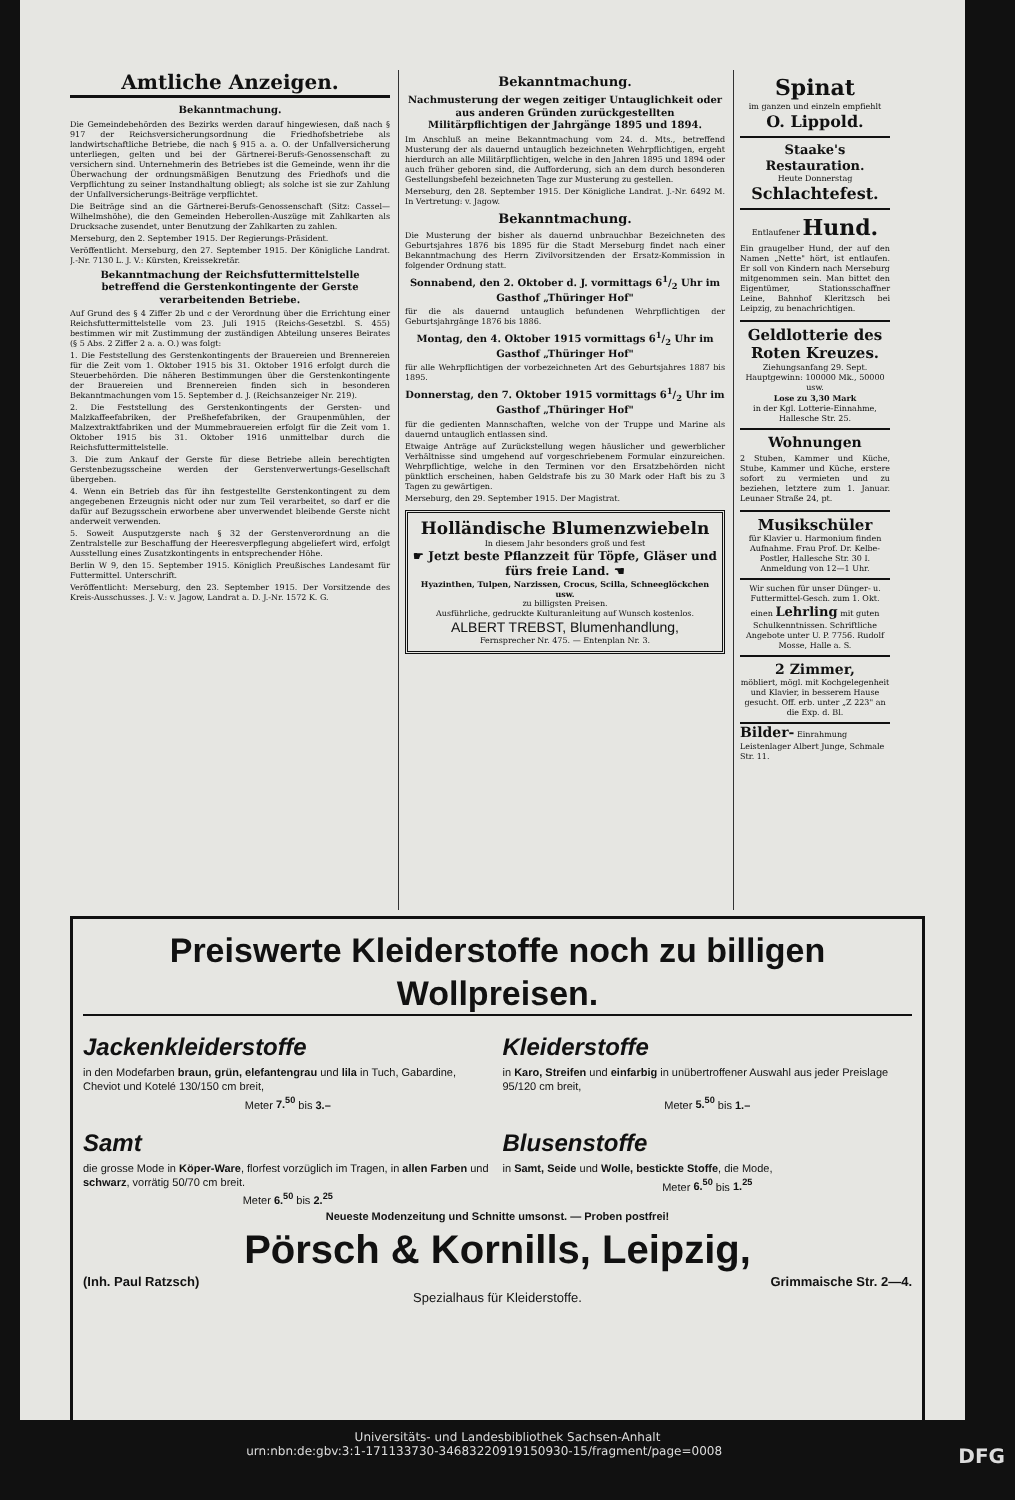Amtliche Anzeigen.
Bekanntmachung.
Die Gemeindebehörden des Bezirks werden darauf hingewiesen, daß nach § 917 der Reichsversicherungsordnung die Friedhofsbetriebe als landwirtschaftliche Betriebe, die nach § 915 a. a. O. der Unfallversicherung unterliegen, gelten und bei der Gärtnerei-Berufs-Genossenschaft zu versichern sind. Unternehmerin des Betriebes ist die Gemeinde, wenn ihr die Überwachung der ordnungsmäßigen Benutzung des Friedhofs und die Verpflichtung zu seiner Instandhaltung obliegt; als solche ist sie zur Zahlung der Unfallversicherungs-Beiträge verpflichtet.
Die Beiträge sind an die Gärtnerei-Berufs-Genossenschaft (Sitz: Cassel—Wilhelmshöhe), die den Gemeinden Heberollen-Auszüge mit Zahlkarten als Drucksache zusendet, unter Benutzung der Zahlkarten zu zahlen.
Merseburg, den 2. September 1915. Der Regierungs-Präsident.
Veröffentlicht. Merseburg, den 27. September 1915. Der Königliche Landrat. J.-Nr. 7130 L. J. V.: Kürsten, Kreissekretär.
Bekanntmachung der Reichsfuttermittelstelle betreffend die Gerstenkontingente der Gerste verarbeitenden Betriebe.
Auf Grund des § 4 Ziffer 2b und c der Verordnung über die Errichtung einer Reichsfuttermittelstelle vom 23. Juli 1915 (Reichs-Gesetzbl. S. 455) bestimmen wir mit Zustimmung der zuständigen Abteilung unseres Beirates (§ 5 Abs. 2 Ziffer 2 a. a. O.) was folgt:
1. Die Feststellung des Gerstenkontingents der Brauereien und Brennereien für die Zeit vom 1. Oktober 1915 bis 31. Oktober 1916 erfolgt durch die Steuerbehörden. Die näheren Bestimmungen über die Gerstenkontingente der Brauereien und Brennereien finden sich in besonderen Bekanntmachungen vom 15. September d. J. (Reichsanzeiger Nr. 219).
2. Die Feststellung des Gerstenkontingents der Gersten- und Malzkaffeefabriken, der Preßhefefabriken, der Graupenmühlen, der Malzextraktfabriken und der Mummebrauereien erfolgt für die Zeit vom 1. Oktober 1915 bis 31. Oktober 1916 unmittelbar durch die Reichsfuttermittelstelle.
3. Die zum Ankauf der Gerste für diese Betriebe allein berechtigten Gerstenbezugsscheine werden der Gerstenverwertungs-Gesellschaft übergeben.
4. Wenn ein Betrieb das für ihn festgestellte Gerstenkontingent zu dem angegebenen Erzeugnis nicht oder nur zum Teil verarbeitet, so darf er die dafür auf Bezugsschein erworbene aber unverwendet bleibende Gerste nicht anderweit verwenden.
5. Soweit Ausputzgerste nach § 32 der Gerstenverordnung an die Zentralstelle zur Beschaffung der Heeresverpflegung abgeliefert wird, erfolgt Ausstellung eines Zusatzkontingents in entsprechender Höhe.
Berlin W 9, den 15. September 1915. Königlich Preußisches Landesamt für Futtermittel. Unterschrift.
Veröffentlicht: Merseburg, den 23. September 1915. Der Vorsitzende des Kreis-Ausschusses. J. V.: v. Jagow, Landrat a. D. J.-Nr. 1572 K. G.
Bekanntmachung.
Nachmusterung der wegen zeitiger Untauglichkeit oder aus anderen Gründen zurückgestellten Militärpflichtigen der Jahrgänge 1895 und 1894.
Im Anschluß an meine Bekanntmachung vom 24. d. Mts., betreffend Musterung der als dauernd untauglich bezeichneten Wehrpflichtigen, ergeht hierdurch an alle Militärpflichtigen, welche in den Jahren 1895 und 1894 oder auch früher geboren sind, die Aufforderung, sich an dem durch besonderen Gestellungsbefehl bezeichneten Tage zur Musterung zu gestellen.
Merseburg, den 28. September 1915. Der Königliche Landrat. J.-Nr. 6492 M. In Vertretung: v. Jagow.
Bekanntmachung.
Die Musterung der bisher als dauernd unbrauchbar Bezeichneten des Geburtsjahres 1876 bis 1895 für die Stadt Merseburg findet nach einer Bekanntmachung des Herrn Zivilvorsitzenden der Ersatz-Kommission in folgender Ordnung statt.
Sonnabend, den 2. Oktober d. J. vormittags 61/2 Uhr im Gasthof „Thüringer Hof"
für die als dauernd untauglich befundenen Wehrpflichtigen der Geburtsjahrgänge 1876 bis 1886.
Montag, den 4. Oktober 1915 vormittags 61/2 Uhr im Gasthof „Thüringer Hof"
für alle Wehrpflichtigen der vorbezeichneten Art des Geburtsjahres 1887 bis 1895.
Donnerstag, den 7. Oktober 1915 vormittags 61/2 Uhr im Gasthof „Thüringer Hof"
für die gedienten Mannschaften, welche von der Truppe und Marine als dauernd untauglich entlassen sind.
Etwaige Anträge auf Zurückstellung wegen häuslicher und gewerblicher Verhältnisse sind umgehend auf vorgeschriebenem Formular einzureichen. Wehrpflichtige, welche in den Terminen vor den Ersatzbehörden nicht pünktlich erscheinen, haben Geldstrafe bis zu 30 Mark oder Haft bis zu 3 Tagen zu gewärtigen.
Merseburg, den 29. September 1915. Der Magistrat.
Holländische Blumenzwiebeln
In diesem Jahr besonders groß und fest
☛ Jetzt beste Pflanzzeit für Töpfe, Gläser und fürs freie Land. ☚
Hyazinthen, Tulpen, Narzissen, Crocus, Scilla, Schneeglöckchen usw.
zu billigsten Preisen.
Ausführliche, gedruckte Kulturanleitung auf Wunsch kostenlos.
ALBERT TREBST, Blumenhandlung,
Fernsprecher Nr. 475. — Entenplan Nr. 3.
Spinat
im ganzen und einzeln empfiehlt
O. Lippold.
Staake's Restauration.
Heute Donnerstag
Schlachtefest.
Entlaufener Hund.
Ein graugelber Hund, der auf den Namen „Nette" hört, ist entlaufen. Er soll von Kindern nach Merseburg mitgenommen sein. Man bittet den Eigentümer, Stationsschaffner Leine, Bahnhof Kleritzsch bei Leipzig, zu benachrichtigen.
Geldlotterie des Roten Kreuzes.
Ziehungsanfang 29. Sept.
Hauptgewinn: 100000 Mk., 50000 usw.
Lose zu 3,30 Mark
in der Kgl. Lotterie-Einnahme, Hallesche Str. 25.
Wohnungen
2 Stuben, Kammer und Küche, Stube, Kammer und Küche, erstere sofort zu vermieten und zu beziehen, letztere zum 1. Januar. Leunaer Straße 24, pt.
Musikschüler
für Klavier u. Harmonium finden Aufnahme. Frau Prof. Dr. Kelbe-Postler, Hallesche Str. 30 I. Anmeldung von 12—1 Uhr.
Wir suchen für unser Dünger- u. Futtermittel-Gesch. zum 1. Okt. einen Lehrling mit guten Schulkenntnissen. Schriftliche Angebote unter U. P. 7756. Rudolf Mosse, Halle a. S.
2 Zimmer,
möbliert, mögl. mit Kochgelegenheit und Klavier, in besserem Hause gesucht. Off. erb. unter „Z 223" an die Exp. d. Bl.
Bilder- Einrahmung Leistenlager Albert Junge, Schmale Str. 11.
Preiswerte Kleiderstoffe noch zu billigen Wollpreisen.
Jackenkleiderstoffe
in den Modefarben braun, grün, elefantengrau und lila in Tuch, Gabardine, Cheviot und Kotelé 130/150 cm breit,
Meter 7.<sup>50</sup> bis 3.–
Kleiderstoffe
in Karo, Streifen und einfarbig in unübertroffener Auswahl aus jeder Preislage 95/120 cm breit,
Meter 5.<sup>50</sup> bis 1.–
Samt
die grosse Mode in Köper-Ware, florfest vorzüglich im Tragen, in allen Farben und schwarz, vorrätig 50/70 cm breit.
Meter 6.<sup>50</sup> bis 2.<sup>25</sup>
Blusenstoffe
in Samt, Seide und Wolle, bestickte Stoffe, die Mode,
Meter 6.<sup>50</sup> bis 1.<sup>25</sup>
Neueste Modenzeitung und Schnitte umsonst. — Proben postfrei!
Pörsch & Kornills, Leipzig,
(Inh. Paul Ratzsch) Grimmaische Str. 2—4.
Spezialhaus für Kleiderstoffe.
Universitäts- und Landesbibliothek Sachsen-Anhalt
urn:nbn:de:gbv:3:1-171133730-34683220919150930-15/fragment/page=0008 DFG